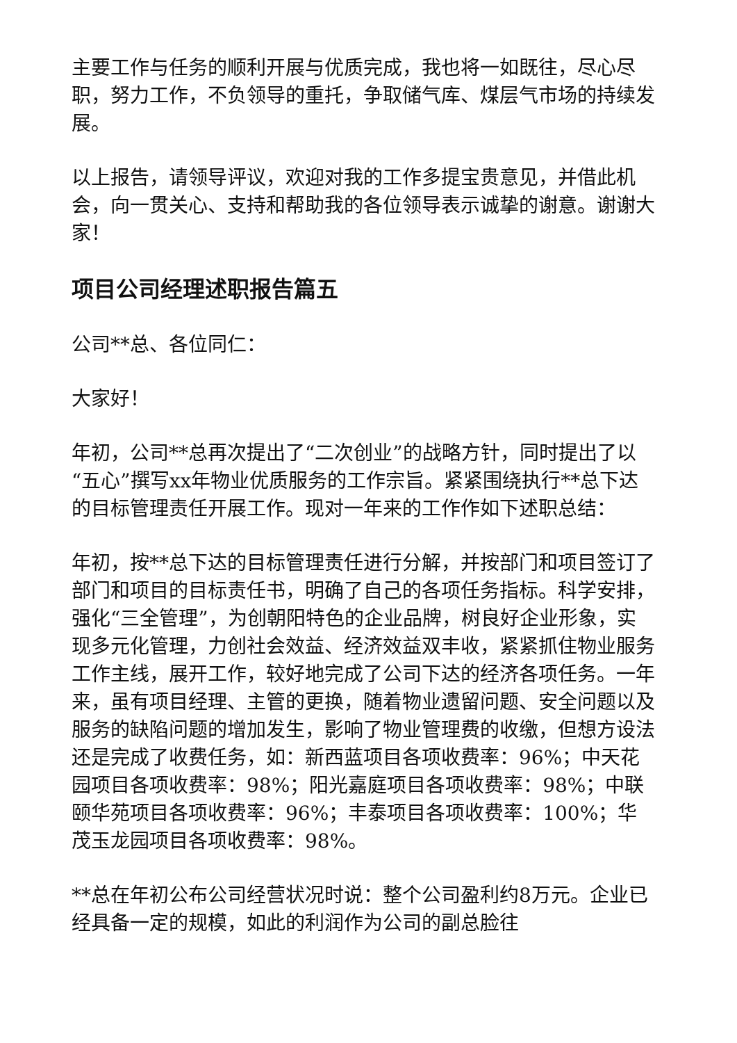主要工作与任务的顺利开展与优质完成，我也将一如既往，尽心尽职，努力工作，不负领导的重托，争取储气库、煤层气市场的持续发展。
以上报告，请领导评议，欢迎对我的工作多提宝贵意见，并借此机会，向一贯关心、支持和帮助我的各位领导表示诚挚的谢意。谢谢大家！
项目公司经理述职报告篇五
公司**总、各位同仁：
大家好！
年初，公司**总再次提出了“二次创业”的战略方针，同时提出了以“五心”撰写xx年物业优质服务的工作宗旨。紧紧围绕执行**总下达的目标管理责任开展工作。现对一年来的工作作如下述职总结：
年初，按**总下达的目标管理责任进行分解，并按部门和项目签订了部门和项目的目标责任书，明确了自己的各项任务指标。科学安排，强化“三全管理”，为创朝阳特色的企业品牌，树良好企业形象，实现多元化管理，力创社会效益、经济效益双丰收，紧紧抓住物业服务工作主线，展开工作，较好地完成了公司下达的经济各项任务。一年来，虽有项目经理、主管的更换，随着物业遗留问题、安全问题以及服务的缺陷问题的增加发生，影响了物业管理费的收缴，但想方设法还是完成了收费任务，如：新西蓝项目各项收费率：96%；中天花园项目各项收费率：98%；阳光嘉庭项目各项收费率：98%；中联颐华苑项目各项收费率：96%；丰泰项目各项收费率：100%；华茂玉龙园项目各项收费率：98%。
**总在年初公布公司经营状况时说：整个公司盈利约8万元。企业已经具备一定的规模，如此的利润作为公司的副总脸往